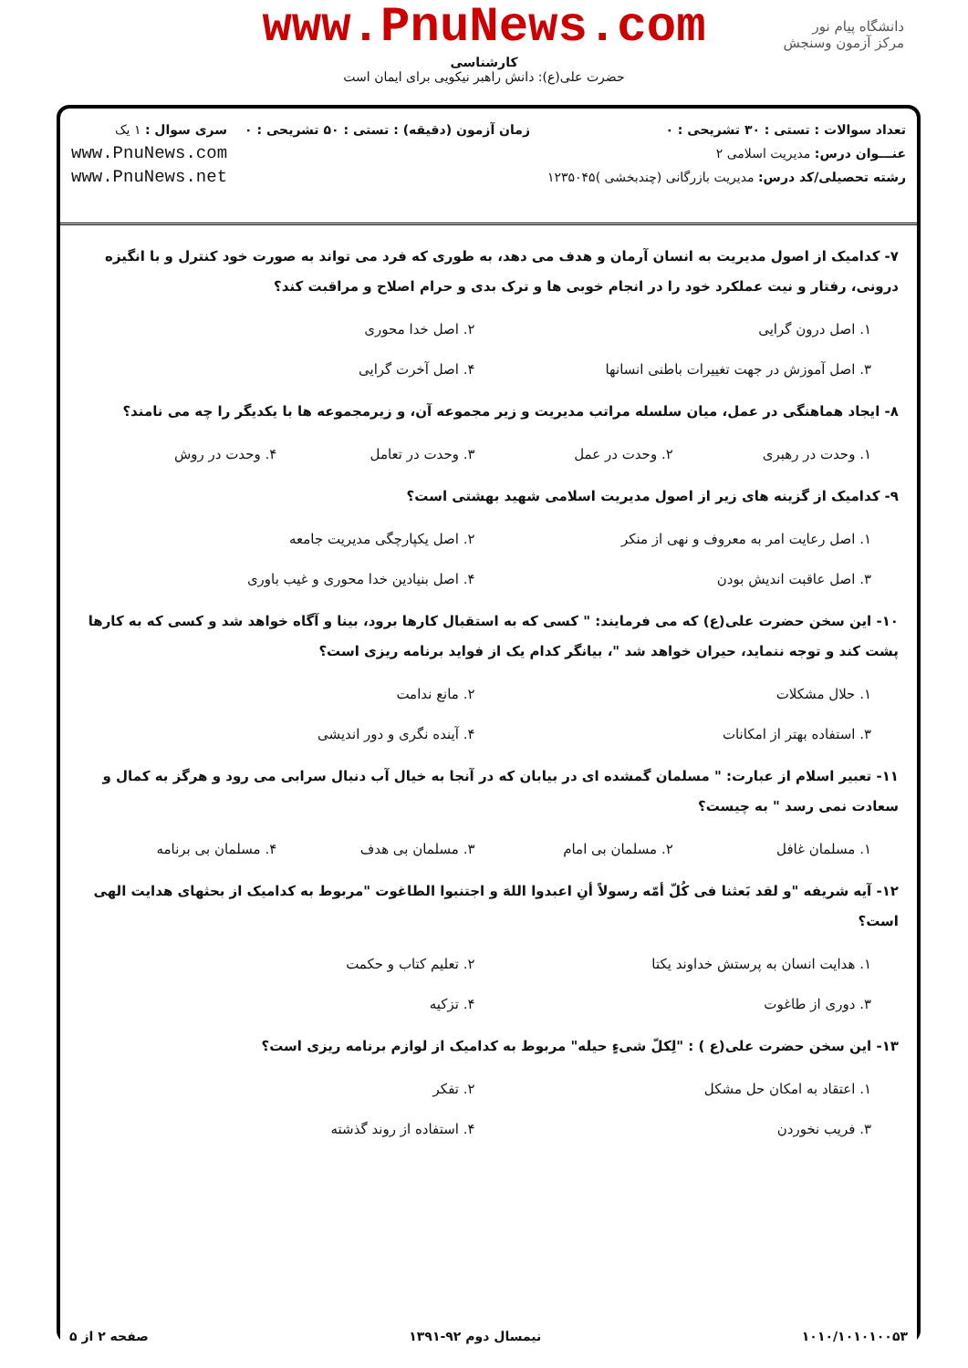www.PnuNews.com
کارشناسی
حضرت علی(ع): دانش راهبر نیکویی برای ایمان است
دانشگاه پیام نور
مرکز آزمون وسنجش
تعداد سوالات : تستی : ۳۰ تشریحی : ۰
عنـــوان درس: مدیریت اسلامی ۲
رشته تحصیلی/کد درس: مدیریت بازرگانی (چندبخشی )۱۲۳۵۰۴۵
زمان آزمون (دقیقه) : تستی : ۵۰ تشریحی : ۰
سری سوال : ۱ یک
www.PnuNews.com
www.PnuNews.net
۷- کدامیک از اصول مدیریت به انسان آرمان و هدف می دهد، به طوری که فرد می تواند به صورت خود کنترل و با انگیزه درونی، رفتار و نیت عملکرد خود را در انجام خوبی ها و ترک بدی و حرام اصلاح و مراقبت کند؟
۱. اصل درون گرایی
۲. اصل خدا محوری
۳. اصل آموزش در جهت تغییرات باطنی انسانها
۴. اصل آخرت گرایی
۸- ایجاد هماهنگی در عمل، میان سلسله مراتب مدیریت و زیر مجموعه آن، و زیرمجموعه ها با یکدیگر را چه می نامند؟
۱. وحدت در رهبری
۲. وحدت در عمل
۳. وحدت در تعامل
۴. وحدت در روش
۹- کدامیک از گزینه های زیر از اصول مدیریت اسلامی شهید بهشتی است؟
۱. اصل رعایت امر به معروف و نهی از منکر
۲. اصل یکپارچگی مدیریت جامعه
۳. اصل عاقبت اندیش بودن
۴. اصل بنیادین خدا محوری و غیب باوری
۱۰- این سخن حضرت علی(ع) که می فرمایند: " کسی که به استقبال کارها برود، بینا و آگاه خواهد شد و کسی که به کارها پشت کند و توجه ننماید، حیران خواهد شد "، بیانگر کدام یک از فواید برنامه ریزی است؟
۱. حلال مشکلات
۲. مانع ندامت
۳. استفاده بهتر از امکانات
۴. آینده نگری و دور اندیشی
۱۱- تعبیر اسلام از عبارت: " مسلمان گمشده ای در بیابان که در آنجا به خیال آب دنبال سرابی می رود و هرگز به کمال و سعادت نمی رسد " به چیست؟
۱. مسلمان غافل
۲. مسلمان بی امام
۳. مسلمان بی هدف
۴. مسلمان بی برنامه
۱۲- آیه شریفه "و لقد بَعثنا فی کُلّ أمّه رسولاً أنِ اعبدوا اللهَ و اجتنبوا الطاغوت "مربوط به کدامیک از بحثهای هدایت الهی است؟
۱. هدایت انسان به پرستش خداوند یکتا
۲. تعلیم کتاب و حکمت
۳. دوری از طاغوت
۴. تزکیه
۱۳- این سخن حضرت علی(ع ) : "لِکلّ شیءٍ حیله" مربوط به کدامیک از لوازم برنامه ریزی است؟
۱. اعتقاد به امکان حل مشکل
۲. تفکر
۳. فریب نخوردن
۴. استفاده از روند گذشته
۱۰۱۰/۱۰۱۰۱۰۰۵۳ نیمسال دوم ۹۲-۱۳۹۱ صفحه ۲ از ۵